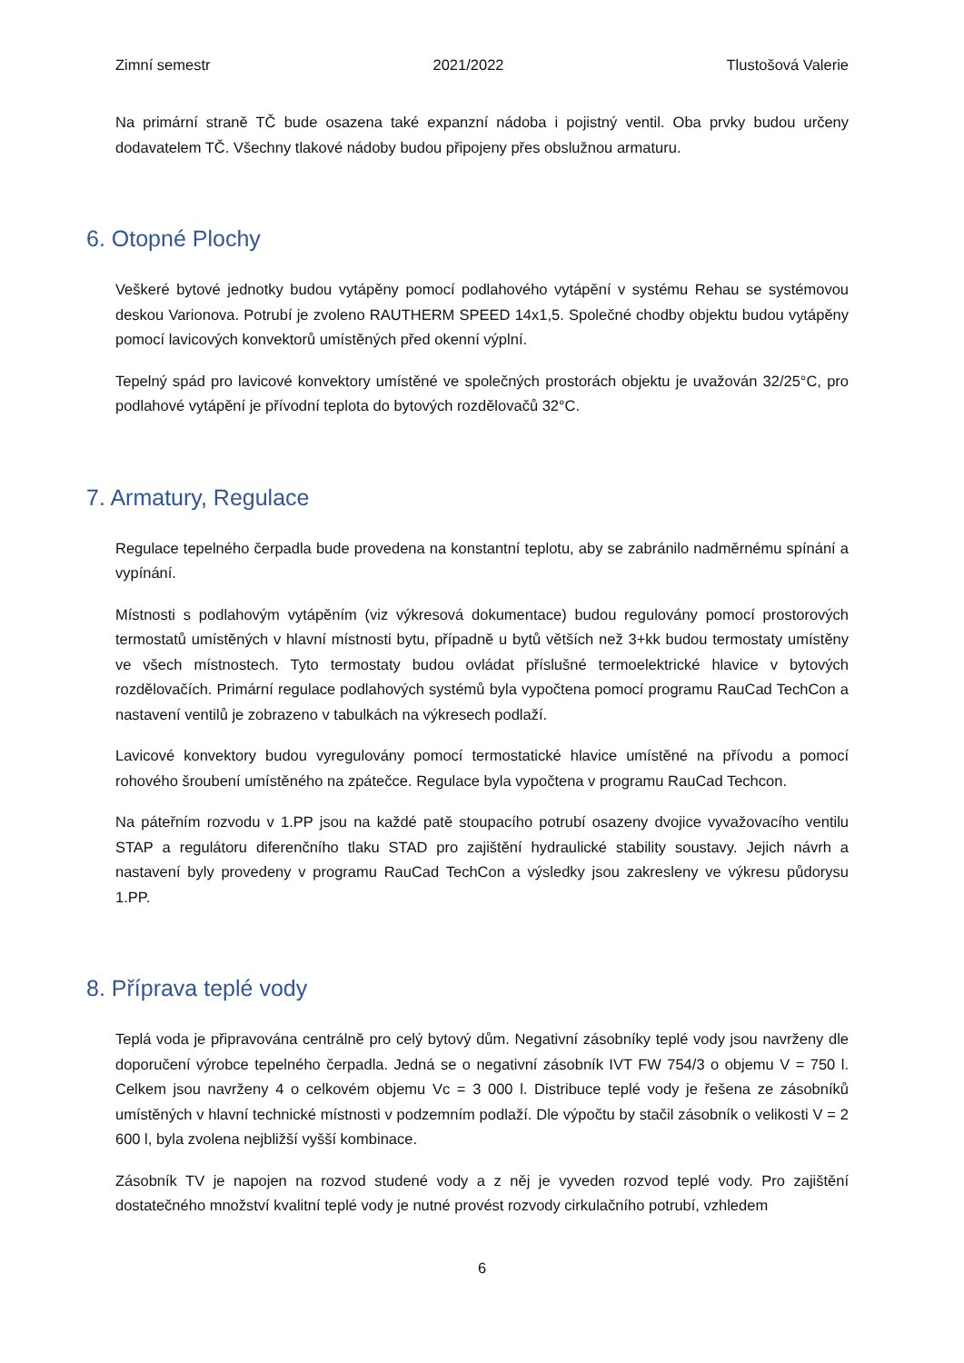Zimní semestr 2021/2022 Tlustošová Valerie
Na primární straně TČ bude osazena také expanzní nádoba i pojistný ventil. Oba prvky budou určeny dodavatelem TČ. Všechny tlakové nádoby budou připojeny přes obslužnou armaturu.
6. Otopné Plochy
Veškeré bytové jednotky budou vytápěny pomocí podlahového vytápění v systému Rehau se systémovou deskou Varionova. Potrubí je zvoleno RAUTHERM SPEED 14x1,5. Společné chodby objektu budou vytápěny pomocí lavicových konvektorů umístěných před okenní výplní.
Tepelný spád pro lavicové konvektory umístěné ve společných prostorách objektu je uvažován 32/25°C, pro podlahové vytápění je přívodní teplota do bytových rozdělovačů 32°C.
7. Armatury, Regulace
Regulace tepelného čerpadla bude provedena na konstantní teplotu, aby se zabránilo nadměrnému spínání a vypínání.
Místnosti s podlahovým vytápěním (viz výkresová dokumentace) budou regulovány pomocí prostorových termostatů umístěných v hlavní místnosti bytu, případně u bytů větších než 3+kk budou termostaty umístěny ve všech místnostech. Tyto termostaty budou ovládat příslušné termoelektrické hlavice v bytových rozdělovačích. Primární regulace podlahových systémů byla vypočtena pomocí programu RauCad TechCon a nastavení ventilů je zobrazeno v tabulkách na výkresech podlaží.
Lavicové konvektory budou vyregulovány pomocí termostatické hlavice umístěné na přívodu a pomocí rohového šroubení umístěného na zpátečce. Regulace byla vypočtena v programu RauCad Techcon.
Na páteřním rozvodu v 1.PP jsou na každé patě stoupacího potrubí osazeny dvojice vyvažovacího ventilu STAP a regulátoru diferenčního tlaku STAD pro zajištění hydraulické stability soustavy. Jejich návrh a nastavení byly provedeny v programu RauCad TechCon a výsledky jsou zakresleny ve výkresu půdorysu 1.PP.
8. Příprava teplé vody
Teplá voda je připravována centrálně pro celý bytový dům. Negativní zásobníky teplé vody jsou navrženy dle doporučení výrobce tepelného čerpadla. Jedná se o negativní zásobník IVT FW 754/3 o objemu V = 750 l. Celkem jsou navrženy 4 o celkovém objemu Vc = 3 000 l. Distribuce teplé vody je řešena ze zásobníků umístěných v hlavní technické místnosti v podzemním podlaží. Dle výpočtu by stačil zásobník o velikosti V = 2 600 l, byla zvolena nejbližší vyšší kombinace.
Zásobník TV je napojen na rozvod studené vody a z něj je vyveden rozvod teplé vody. Pro zajištění dostatečného množství kvalitní teplé vody je nutné provést rozvody cirkulačního potrubí, vzhledem
6